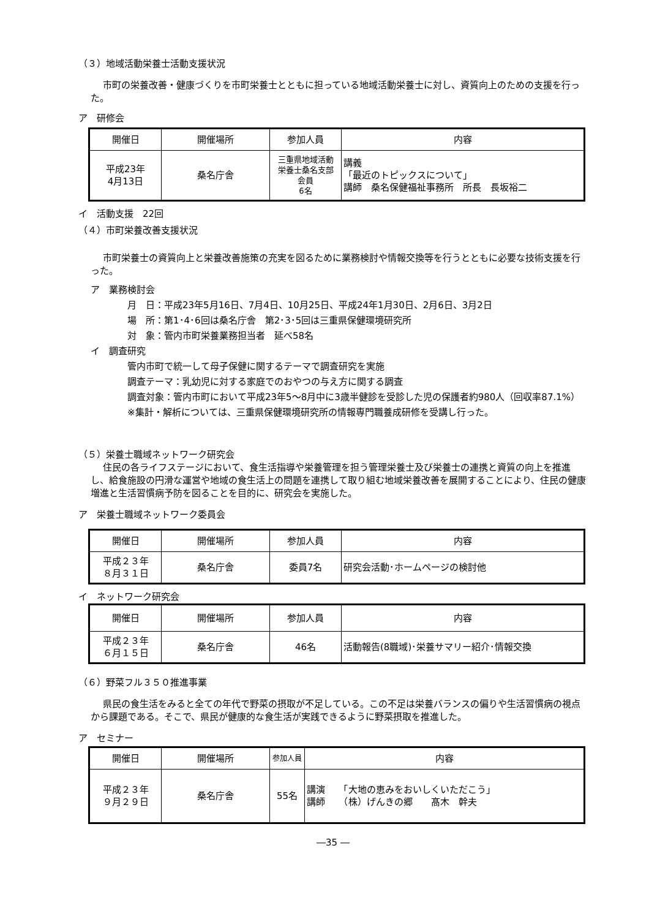（３）地域活動栄養士活動支援状況
市町の栄養改善・健康づくりを市町栄養士とともに担っている地域活動栄養士に対し、資質向上のための支援を行った。
ア　研修会
| 開催日 | 開催場所 | 参加人員 | 内容 |
| --- | --- | --- | --- |
| 平成23年 4月13日 | 桑名庁舎 | 三重県地域活動 栄養士桑名支部 会員 6名 | 講義 「最近のトピックスについて」 講師 桑名保健福祉事務所 所長 長坂裕二 |
イ　活動支援　22回
（４）市町栄養改善支援状況
市町栄養士の資質向上と栄養改善施策の充実を図るために業務検討や情報交換等を行うとともに必要な技術支援を行った。
ア　業務検討会
月　日：平成23年5月16日、7月4日、10月25日、平成24年1月30日、2月6日、3月2日
場　所：第1･4･6回は桑名庁舎　第2･3･5回は三重県保健環境研究所
対　象：管内市町栄養業務担当者　延べ58名
イ　調査研究
管内市町で統一して母子保健に関するテーマで調査研究を実施
調査テーマ：乳幼児に対する家庭でのおやつの与え方に関する調査
調査対象：管内市町において平成23年5～8月中に3歳半健診を受診した児の保護者約980人（回収率87.1%）
※集計・解析については、三重県保健環境研究所の情報専門職養成研修を受講し行った。
（５）栄養士職域ネットワーク研究会
住民の各ライフステージにおいて、食生活指導や栄養管理を担う管理栄養士及び栄養士の連携と資質の向上を推進し、給食施設の円滑な運営や地域の食生活上の問題を連携して取り組む地域栄養改善を展開することにより、住民の健康増進と生活習慣病予防を図ることを目的に、研究会を実施した。
ア　栄養士職域ネットワーク委員会
| 開催日 | 開催場所 | 参加人員 | 内容 |
| --- | --- | --- | --- |
| 平成２３年 ８月３１日 | 桑名庁舎 | 委員7名 | 研究会活動･ホームページの検討他 |
イ　ネットワーク研究会
| 開催日 | 開催場所 | 参加人員 | 内容 |
| --- | --- | --- | --- |
| 平成２３年 ６月１５日 | 桑名庁舎 | 46名 | 活動報告(8職域)･栄養サマリー紹介･情報交換 |
（６）野菜フル３５０推進事業
県民の食生活をみると全ての年代で野菜の摂取が不足している。この不足は栄養バランスの偏りや生活習慣病の視点から課題である。そこで、県民が健康的な食生活が実践できるように野菜摂取を推進した。
ア　セミナー
| 開催日 | 開催場所 | 参加人員 | 内容 |
| --- | --- | --- | --- |
| 平成２３年 ９月２９日 | 桑名庁舎 | 55名 | 講演 「大地の恵みをおいしくいただこう」 講師 （株）げんきの郷 髙木 幹夫 |
―35 ―